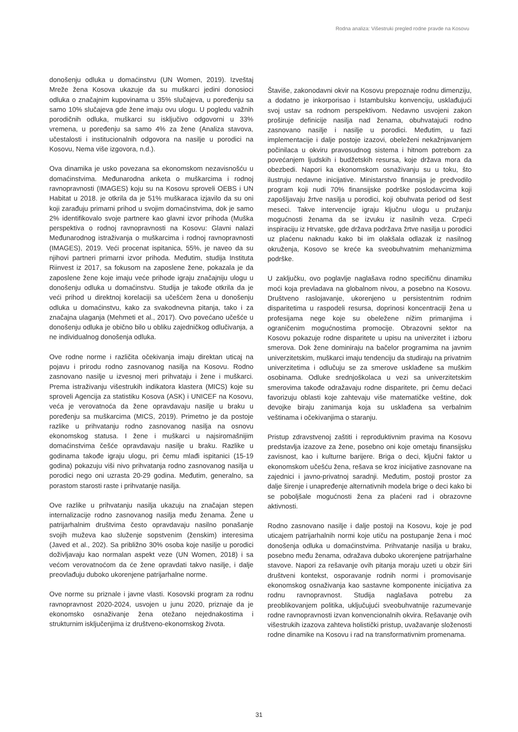Rodna analiza: Višestruki pregled rodne pravde na Kosovu
donošenju odluka u domaćinstvu (UN Women, 2019). Izveštaj Mreže žena Kosova ukazuje da su muškarci jedini donosioci odluka o značajnim kupovinama u 35% slučajeva, u poređenju sa samo 10% slučajeva gde žene imaju ovu ulogu. U pogledu važnih porodičnih odluka, muškarci su isključivo odgovorni u 33% vremena, u poređenju sa samo 4% za žene (Analiza stavova, učestalosti i institucionalnih odgovora na nasilje u porodici na Kosovu, Nema više izgovora, n.d.).
Ova dinamika je usko povezana sa ekonomskom nezavisnošću u domaćinstvima. Međunarodna anketa o muškarcima i rodnoj ravnopravnosti (IMAGES) koju su na Kosovu sproveli OEBS i UN Habitat u 2018. je otkrila da je 51% muškaraca izjavilo da su oni koji zarađuju primarni prihod u svojim domaćinstvima, dok je samo 2% identifikovalo svoje partnere kao glavni izvor prihoda (Muška perspektiva o rodnoj ravnopravnosti na Kosovu: Glavni nalazi Međunarodnog istraživanja o muškarcima i rodnoj ravnopravnosti (IMAGES), 2019. Veći procenat ispitanica, 55%, je naveo da su njihovi partneri primarni izvor prihoda. Međutim, studija Instituta Riinvest iz 2017, sa fokusom na zaposlene žene, pokazala je da zaposlene žene koje imaju veće prihode igraju značajniju ulogu u donošenju odluka u domaćinstvu. Studija je takođe otkrila da je veći prihod u direktnoj korelaciji sa učešćem žena u donošenju odluka u domaćinstvu, kako za svakodnevna pitanja, tako i za značajna ulaganja (Mehmeti et al., 2017). Ovo povećano učešće u donošenju odluka je obično bilo u obliku zajedničkog odlučivanja, a ne individualnog donošenja odluka.
Ove rodne norme i različita očekivanja imaju direktan uticaj na pojavu i prirodu rodno zasnovanog nasilja na Kosovu. Rodno zasnovano nasilje u izvesnoj meri prihvataju i žene i muškarci. Prema istraživanju višestrukih indikatora klastera (MICS) koje su sproveli Agencija za statistiku Kosova (ASK) i UNICEF na Kosovu, veća je verovatnoća da žene opravdavaju nasilje u braku u poređenju sa muškarcima (MICS, 2019). Primetno je da postoje razlike u prihvatanju rodno zasnovanog nasilja na osnovu ekonomskog statusa. I žene i muškarci u najsiromašnijim domaćinstvima češće opravdavaju nasilje u braku. Razlike u godinama takođe igraju ulogu, pri čemu mlađi ispitanici (15-19 godina) pokazuju viši nivo prihvatanja rodno zasnovanog nasilja u porodici nego oni uzrasta 20-29 godina. Međutim, generalno, sa porastom starosti raste i prihvatanje nasilja.
Ove razlike u prihvatanju nasilja ukazuju na značajan stepen internalizacije rodno zasnovanog nasilja među ženama. Žene u patrijarhalnim društvima često opravdavaju nasilno ponašanje svojih muževa kao služenje sopstvenim (ženskim) interesima (Javed et al., 202). Sa približno 30% osoba koje nasilje u porodici doživljavaju kao normalan aspekt veze (UN Women, 2018) i sa većom verovatnoćom da će žene opravdati takvo nasilje, i dalje preovlađuju duboko ukorenjene patrijarhalne norme.
Ove norme su priznale i javne vlasti. Kosovski program za rodnu ravnopravnost 2020-2024, usvojen u junu 2020, priznaje da je ekonomsko osnaživanje žena otežano nejednakostima i strukturnim isključenjima iz društveno-ekonomskog života.
Štaviše, zakonodavni okvir na Kosovu prepoznaje rodnu dimenziju, a dodatno je inkorporisao i Istambulsku konvenciju, usklađujući svoj ustav sa rodnom perspektivom. Nedavno usvojeni zakon proširuje definicije nasilja nad ženama, obuhvatajući rodno zasnovano nasilje i nasilje u porodici. Međutim, u fazi implementacije i dalje postoje izazovi, obeleženi nekažnjavanjem počinilaca u okviru pravosudnog sistema i hitnom potrebom za povećanjem ljudskih i budžetskih resursa, koje država mora da obezbedi. Napori ka ekonomskom osnaživanju su u toku, što ilustruju nedavne inicijative. Ministarstvo finansija je predvodilo program koji nudi 70% finansijske podrške poslodavcima koji zapošljavaju žrtve nasilja u porodici, koji obuhvata period od šest meseci. Takve intervencije igraju ključnu ulogu u pružanju mogućnosti ženama da se izvuku iz nasilnih veza. Crpeći inspiraciju iz Hrvatske, gde država podržava žrtve nasilja u porodici uz plaćenu naknadu kako bi im olakšala odlazak iz nasilnog okruženja, Kosovo se kreće ka sveobuhvatnim mehanizmima podrške.
U zaključku, ovo poglavlje naglašava rodno specifičnu dinamiku moći koja prevladava na globalnom nivou, a posebno na Kosovu. Društveno raslojavanje, ukorenjeno u persistentnim rodnim disparitetima u raspodeli resursa, doprinosi koncentraciji žena u profesijama nege koje su obeležene nižim primanjima i ograničenim mogućnostima promocije. Obrazovni sektor na Kosovu pokazuje rodne disparitete u upisu na univerzitet i izboru smerova. Dok žene dominiraju na bačelor programima na javnim univerzitetskim, muškarci imaju tendenciju da studiraju na privatnim univerzitetima i odlučuju se za smerove usklađene sa muškim osobinama. Odluke srednjoškolaca u vezi sa univerzitetskim smerovima takođe odražavaju rodne disparitete, pri čemu dečaci favorizuju oblasti koje zahtevaju više matematičke veštine, dok devojke biraju zanimanja koja su usklađena sa verbalnim veštinama i očekivanjima o staranju.
Pristup zdravstvenoj zaštiti i reproduktivnim pravima na Kosovu predstavlja izazove za žene, posebno oni koje ometaju finansijsku zavisnost, kao i kulturne barijere. Briga o deci, ključni faktor u ekonomskom učešću žena, rešava se kroz inicijative zasnovane na zajednici i javno-privatnoj saradnji. Međutim, postoji prostor za dalje širenje i unapređenje alternativnih modela brige o deci kako bi se poboljšale mogućnosti žena za plaćeni rad i obrazovne aktivnosti.
Rodno zasnovano nasilje i dalje postoji na Kosovu, koje je pod uticajem patrijarhalnih normi koje utiču na postupanje žena i moć donošenja odluka u domaćinstvima. Prihvatanje nasilja u braku, posebno među ženama, odražava duboko ukorenjene patrijarhalne stavove. Napori za rešavanje ovih pitanja moraju uzeti u obzir širi društveni kontekst, osporavanje rodnih normi i promovisanje ekonomskog osnaživanja kao sastavne komponente inicijativa za rodnu ravnopravnost. Studija naglašava potrebu za preoblikovanjem politika, uključujući sveobuhvatnije razumevanje rodne ravnopravnosti izvan konvencionalnih okvira. Rešavanje ovih višestrukih izazova zahteva holistički pristup, uvažavanje složenosti rodne dinamike na Kosovu i rad na transformativnim promenama.
31